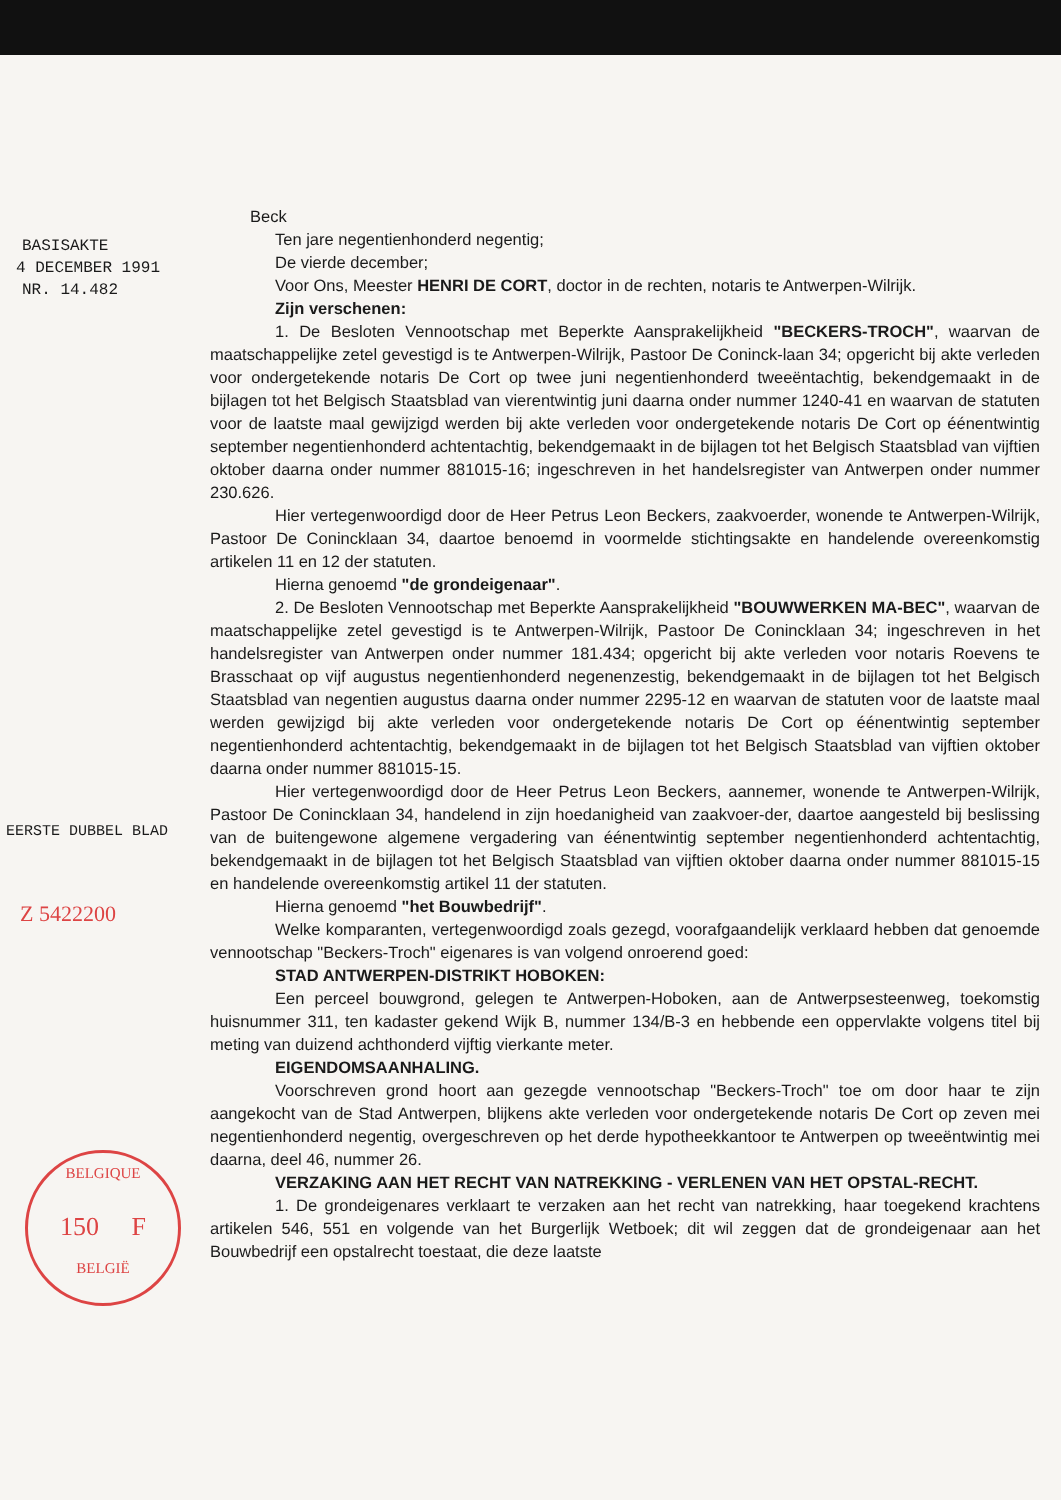BASISAKTE
4 DECEMBER 1991
NR. 14.482
EERSTE DUBBEL BLAD
Z 5422200
Beck
Ten jare negentienhonderd negentig;
De vierde december;
Voor Ons, Meester HENRI DE CORT, doctor in de rechten, notaris te Antwerpen-Wilrijk.
Zijn verschenen:
1. De Besloten Vennootschap met Beperkte Aansprakelijkheid "BECKERS-TROCH", waarvan de maatschappelijke zetel gevestigd is te Antwerpen-Wilrijk, Pastoor De Coninck-laan 34; opgericht bij akte verleden voor ondergetekende notaris De Cort op twee juni negentienhonderd tweeëntachtig, bekendgemaakt in de bijlagen tot het Belgisch Staatsblad van vierentwintig juni daarna onder nummer 1240-41 en waarvan de statuten voor de laatste maal gewijzigd werden bij akte verleden voor ondergetekende notaris De Cort op éénentwintig september negentienhonderd achtentachtig, bekendgemaakt in de bijlagen tot het Belgisch Staatsblad van vijftien oktober daarna onder nummer 881015-16; ingeschreven in het handelsregister van Antwerpen onder nummer 230.626.
Hier vertegenwoordigd door de Heer Petrus Leon Beckers, zaakvoerder, wonende te Antwerpen-Wilrijk, Pastoor De Conincklaan 34, daartoe benoemd in voormelde stichtingsakte en handelende overeenkomstig artikelen 11 en 12 der statuten.
Hierna genoemd "de grondeigenaar".
2. De Besloten Vennootschap met Beperkte Aansprakelijkheid "BOUWWERKEN MA-BEC", waarvan de maatschappelijke zetel gevestigd is te Antwerpen-Wilrijk, Pastoor De Conincklaan 34; ingeschreven in het handelsregister van Antwerpen onder nummer 181.434; opgericht bij akte verleden voor notaris Roevens te Brasschaat op vijf augustus negentienhonderd negenenzestig, bekendgemaakt in de bijlagen tot het Belgisch Staatsblad van negentien augustus daarna onder nummer 2295-12 en waarvan de statuten voor de laatste maal werden gewijzigd bij akte verleden voor ondergetekende notaris De Cort op éénentwintig september negentienhonderd achtentachtig, bekendgemaakt in de bijlagen tot het Belgisch Staatsblad van vijftien oktober daarna onder nummer 881015-15.
Hier vertegenwoordigd door de Heer Petrus Leon Beckers, aannemer, wonende te Antwerpen-Wilrijk, Pastoor De Conincklaan 34, handelend in zijn hoedanigheid van zaakvoer-der, daartoe aangesteld bij beslissing van de buitengewone algemene vergadering van éénentwintig september negentienhonderd achtentachtig, bekendgemaakt in de bijlagen tot het Belgisch Staatsblad van vijftien oktober daarna onder nummer 881015-15 en handelende overeenkomstig artikel 11 der statuten.
Hierna genoemd "het Bouwbedrijf".
Welke komparanten, vertegenwoordigd zoals gezegd, voorafgaandelijk verklaard hebben dat genoemde vennootschap "Beckers-Troch" eigenares is van volgend onroerend goed:
STAD ANTWERPEN-DISTRIKT HOBOKEN:
Een perceel bouwgrond, gelegen te Antwerpen-Hoboken, aan de Antwerpsesteenweg, toekomstig huisnummer 311, ten kadaster gekend Wijk B, nummer 134/B-3 en hebbende een oppervlakte volgens titel bij meting van duizend achthonderd vijftig vierkante meter.
EIGENDOMSAANHALING.
Voorschreven grond hoort aan gezegde vennootschap "Beckers-Troch" toe om door haar te zijn aangekocht van de Stad Antwerpen, blijkens akte verleden voor ondergetekende notaris De Cort op zeven mei negentienhonderd negentig, overgeschreven op het derde hypotheekkantoor te Antwerpen op tweeëntwintig mei daarna, deel 46, nummer 26.
VERZAKING AAN HET RECHT VAN NATREKKING - VERLENEN VAN HET OPSTAL-RECHT.
1. De grondeigenares verklaart te verzaken aan het recht van natrekking, haar toegekend krachtens artikelen 546, 551 en volgende van het Burgerlijk Wetboek; dit wil zeggen dat de grondeigenaar aan het Bouwbedrijf een opstalrecht toestaat, die deze laatste
BELGIQUE
150 F
BELGIË